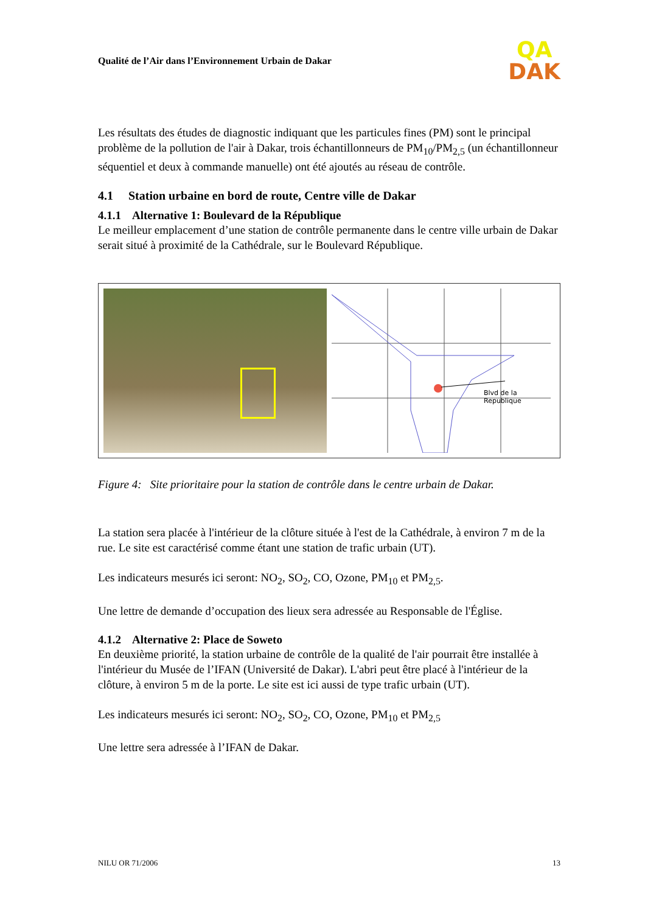Qualité de l’Air dans l’Environnement Urbain de Dakar
QA
DAK
Les résultats des études de diagnostic indiquant que les particules fines (PM) sont le principal problème de la pollution de l'air à Dakar, trois échantillonneurs de PM<sub>10</sub>/PM<sub>2,5</sub> (un échantillonneur séquentiel et deux à commande manuelle) ont été ajoutés au réseau de contrôle.
4.1 Station urbaine en bord de route, Centre ville de Dakar
4.1.1 Alternative 1: Boulevard de la République
Le meilleur emplacement d’une station de contrôle permanente dans le centre ville urbain de Dakar serait situé à proximité de la Cathédrale, sur le Boulevard République.
Blvd de la Republique
Figure 4: Site prioritaire pour la station de contrôle dans le centre urbain de Dakar.
La station sera placée à l'intérieur de la clôture située à l'est de la Cathédrale, à environ 7 m de la rue. Le site est caractérisé comme étant une station de trafic urbain (UT).
Les indicateurs mesurés ici seront: NO<sub>2</sub>, SO<sub>2</sub>, CO, Ozone, PM<sub>10</sub> et PM<sub>2,5</sub>.
Une lettre de demande d’occupation des lieux sera adressée au Responsable de l'Église.
4.1.2 Alternative 2: Place de Soweto
En deuxième priorité, la station urbaine de contrôle de la qualité de l'air pourrait être installée à l'intérieur du Musée de l’IFAN (Université de Dakar). L'abri peut être placé à l'intérieur de la clôture, à environ 5 m de la porte. Le site est ici aussi de type trafic urbain (UT).
Les indicateurs mesurés ici seront: NO<sub>2</sub>, SO<sub>2</sub>, CO, Ozone, PM<sub>10</sub> et PM<sub>2,5</sub>
Une lettre sera adressée à l’IFAN de Dakar.
NILU OR 71/2006 13